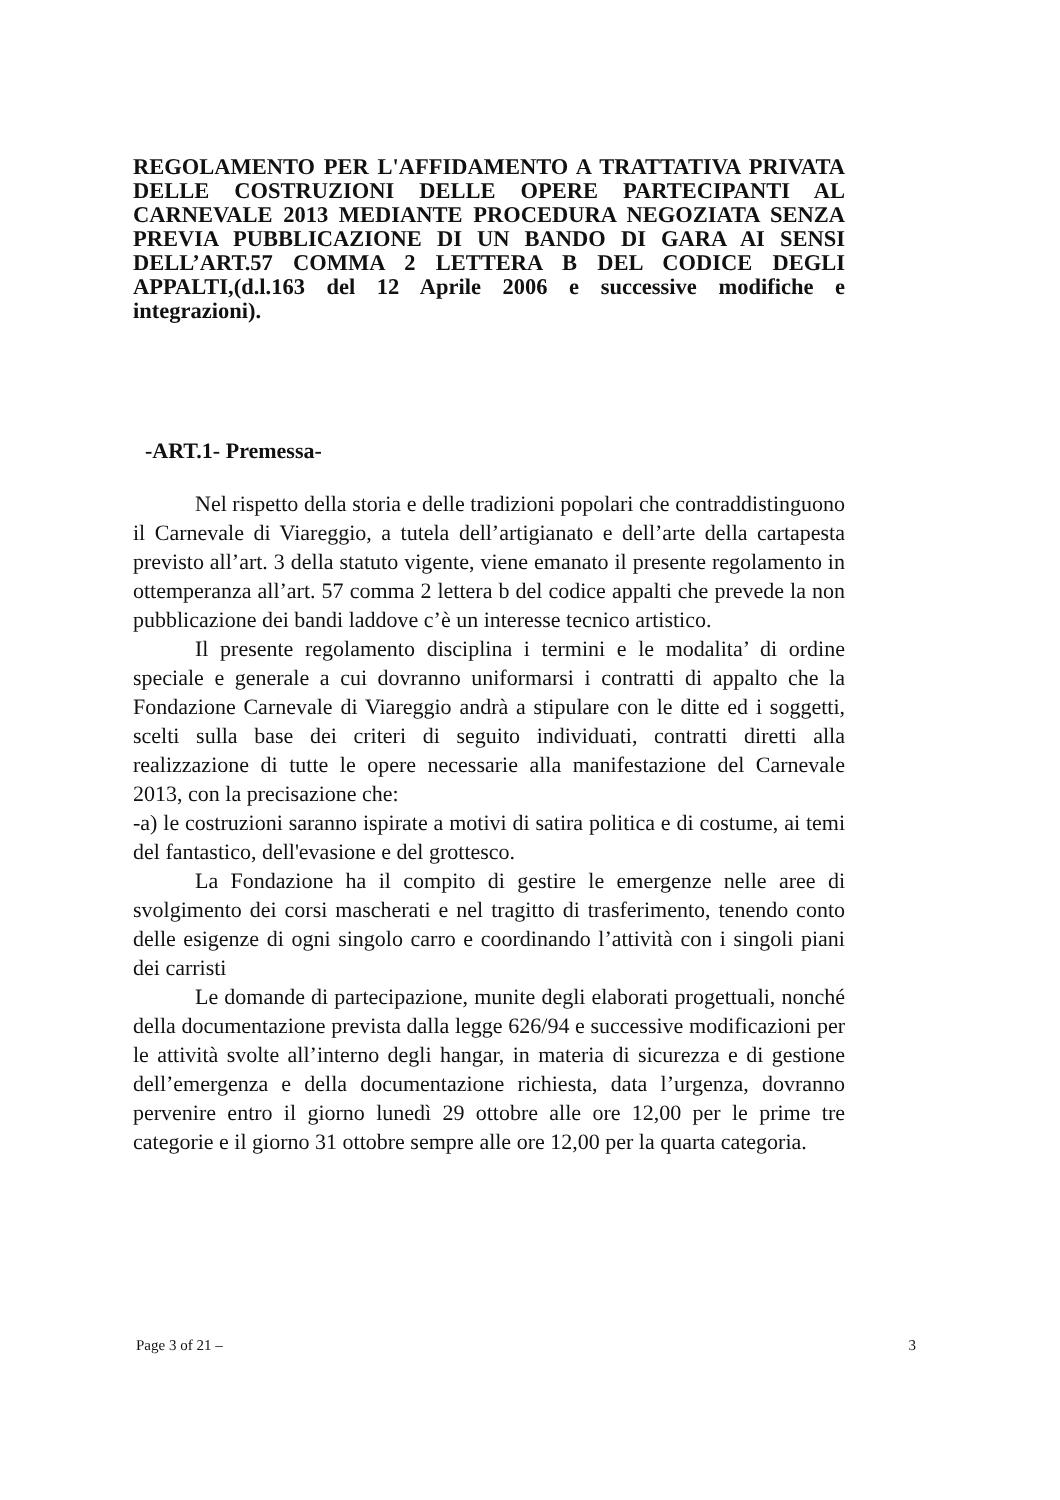REGOLAMENTO PER L'AFFIDAMENTO A TRATTATIVA PRIVATA DELLE COSTRUZIONI DELLE OPERE PARTECIPANTI AL CARNEVALE 2013 MEDIANTE PROCEDURA NEGOZIATA SENZA PREVIA PUBBLICAZIONE DI UN BANDO DI GARA AI SENSI DELL’ART.57 COMMA 2 LETTERA B DEL CODICE DEGLI APPALTI,(d.l.163 del 12 Aprile 2006 e successive modifiche e integrazioni).
-ART.1- Premessa-
Nel rispetto della storia e delle tradizioni popolari che contraddistinguono il Carnevale di Viareggio, a tutela dell’artigianato e dell’arte della cartapesta previsto all’art. 3 della statuto vigente, viene emanato il presente regolamento in ottemperanza all’art. 57 comma 2 lettera b del codice appalti che prevede la non pubblicazione dei bandi laddove c’è un interesse tecnico artistico.
Il presente regolamento disciplina i termini e le modalita’ di ordine speciale e generale a cui dovranno uniformarsi i contratti di appalto che la Fondazione Carnevale di Viareggio andrà a stipulare con le ditte ed i soggetti, scelti sulla base dei criteri di seguito individuati, contratti diretti alla realizzazione di tutte le opere necessarie alla manifestazione del Carnevale 2013, con la precisazione che:
-a) le costruzioni saranno ispirate a motivi di satira politica e di costume, ai temi del fantastico, dell'evasione e del grottesco.
La Fondazione ha il compito di gestire le emergenze nelle aree di svolgimento dei corsi mascherati e nel tragitto di trasferimento, tenendo conto delle esigenze di ogni singolo carro e coordinando l’attività con i singoli piani dei carristi
Le domande di partecipazione, munite degli elaborati progettuali, nonché della documentazione prevista dalla legge 626/94 e successive modificazioni per le attività svolte all’interno degli hangar, in materia di sicurezza e di gestione dell’emergenza e della documentazione richiesta, data l’urgenza, dovranno pervenire entro il giorno lunedì 29 ottobre alle ore 12,00 per le prime tre categorie e il giorno 31 ottobre sempre alle ore 12,00 per la quarta categoria.
Page 3 of 21 – 3